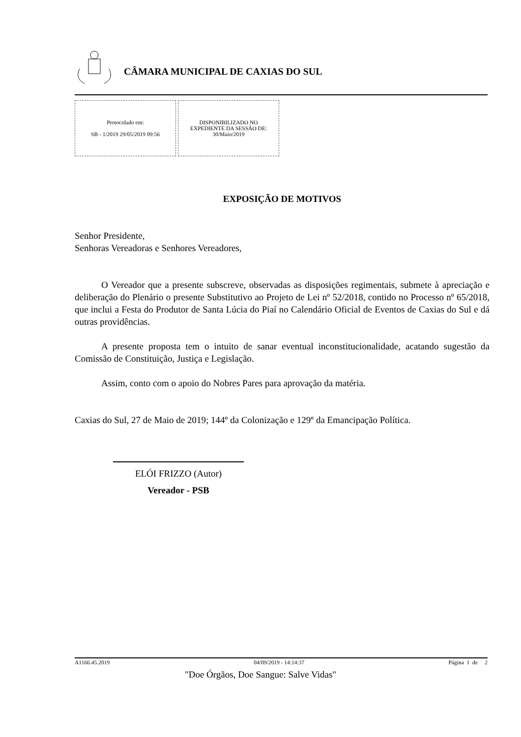CÂMARA MUNICIPAL DE CAXIAS DO SUL
Protocolado em:
SB - 1/2019 29/05/2019 09:56
DISPONIBILIZADO NO
EXPEDIENTE DA SESSÃO DE:
30/Maio/2019
EXPOSIÇÃO DE MOTIVOS
Senhor Presidente,
Senhoras Vereadoras e Senhores Vereadores,
O Vereador que a presente subscreve, observadas as disposições regimentais, submete à apreciação e deliberação do Plenário o presente Substitutivo ao Projeto de Lei nº 52/2018, contido no Processo nº 65/2018, que inclui a Festa do Produtor de Santa Lúcia do Piaí no Calendário Oficial de Eventos de Caxias do Sul e dá outras providências.
A presente proposta tem o intuito de sanar eventual inconstitucionalidade, acatando sugestão da Comissão de Constituição, Justiça e Legislação.
Assim, conto com o apoio do Nobres Pares para aprovação da matéria.
Caxias do Sul, 27 de Maio de 2019; 144º da Colonização e 129º da Emancipação Política.
ELÓI FRIZZO (Autor)
Vereador - PSB
A1166.45.2019 04/09/2019 - 14:14:37 Página 1 de 2
"Doe Órgãos, Doe Sangue: Salve Vidas"